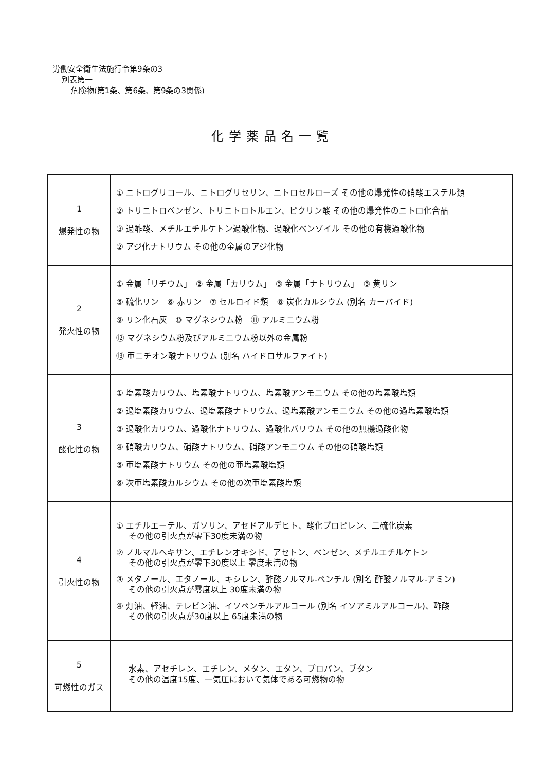労働安全衛生法施行令第9条の3
別表第一
危険物(第1条、第6条、第9条の3関係)
化学薬品名一覧
| 1 爆発性の物 | ① ニトログリコール、ニトログリセリン、ニトロセルローズ その他の爆発性の硝酸エステル類 ② トリニトロベンゼン、トリニトロトルエン、ピクリン酸 その他の爆発性のニトロ化合品 ③ 過酢酸、メチルエチルケトン過酸化物、過酸化ベンゾイル その他の有機過酸化物 ② アジ化ナトリウム その他の金属のアジ化物 |
| 2 発火性の物 | ① 金属「リチウム」 ② 金属「カリウム」 ③ 金属「ナトリウム」 ③ 黄リン ⑤ 硫化リン ⑥ 赤リン ⑦ セルロイド類 ⑧ 炭化カルシウム (別名 カーバイド) ⑨ リン化石灰 ⑩ マグネシウム粉 ⑪ アルミニウム粉 ⑫ マグネシウム粉及びアルミニウム粉以外の金属粉 ⑬ 亜ニチオン酸ナトリウム (別名 ハイドロサルファイト) |
| 3 酸化性の物 | ① 塩素酸カリウム、塩素酸ナトリウム、塩素酸アンモニウム その他の塩素酸塩類 ② 過塩素酸カリウム、過塩素酸ナトリウム、過塩素酸アンモニウム その他の過塩素酸塩類 ③ 過酸化カリウム、過酸化ナトリウム、過酸化バリウム その他の無機過酸化物 ④ 硝酸カリウム、硝酸ナトリウム、硝酸アンモニウム その他の硝酸塩類 ⑤ 亜塩素酸ナトリウム その他の亜塩素酸塩類 ⑥ 次亜塩素酸カルシウム その他の次亜塩素酸塩類 |
| 4 引火性の物 | ① エチルエーテル、ガソリン、アセドアルデヒト、酸化プロピレン、二硫化炭素 その他の引火点が零下30度未満の物 ② ノルマルヘキサン、エチレンオキシド、アセトン、ベンゼン、メチルエチルケトン その他の引火点が零下30度以上 零度未満の物 ③ メタノール、エタノール、キシレン、酢酸ノルマル-ペンチル (別名 酢酸ノルマル-アミン) その他の引火点が零度以上 30度未満の物 ④ 灯油、軽油、テレビン油、イソペンチルアルコール (別名 イソアミルアルコール)、酢酸 その他の引火点が30度以上 65度未満の物 |
| 5 可燃性のガス | 水素、アセチレン、エチレン、メタン、エタン、プロパン、ブタン その他の温度15度、一気圧において気体である可燃物の物 |